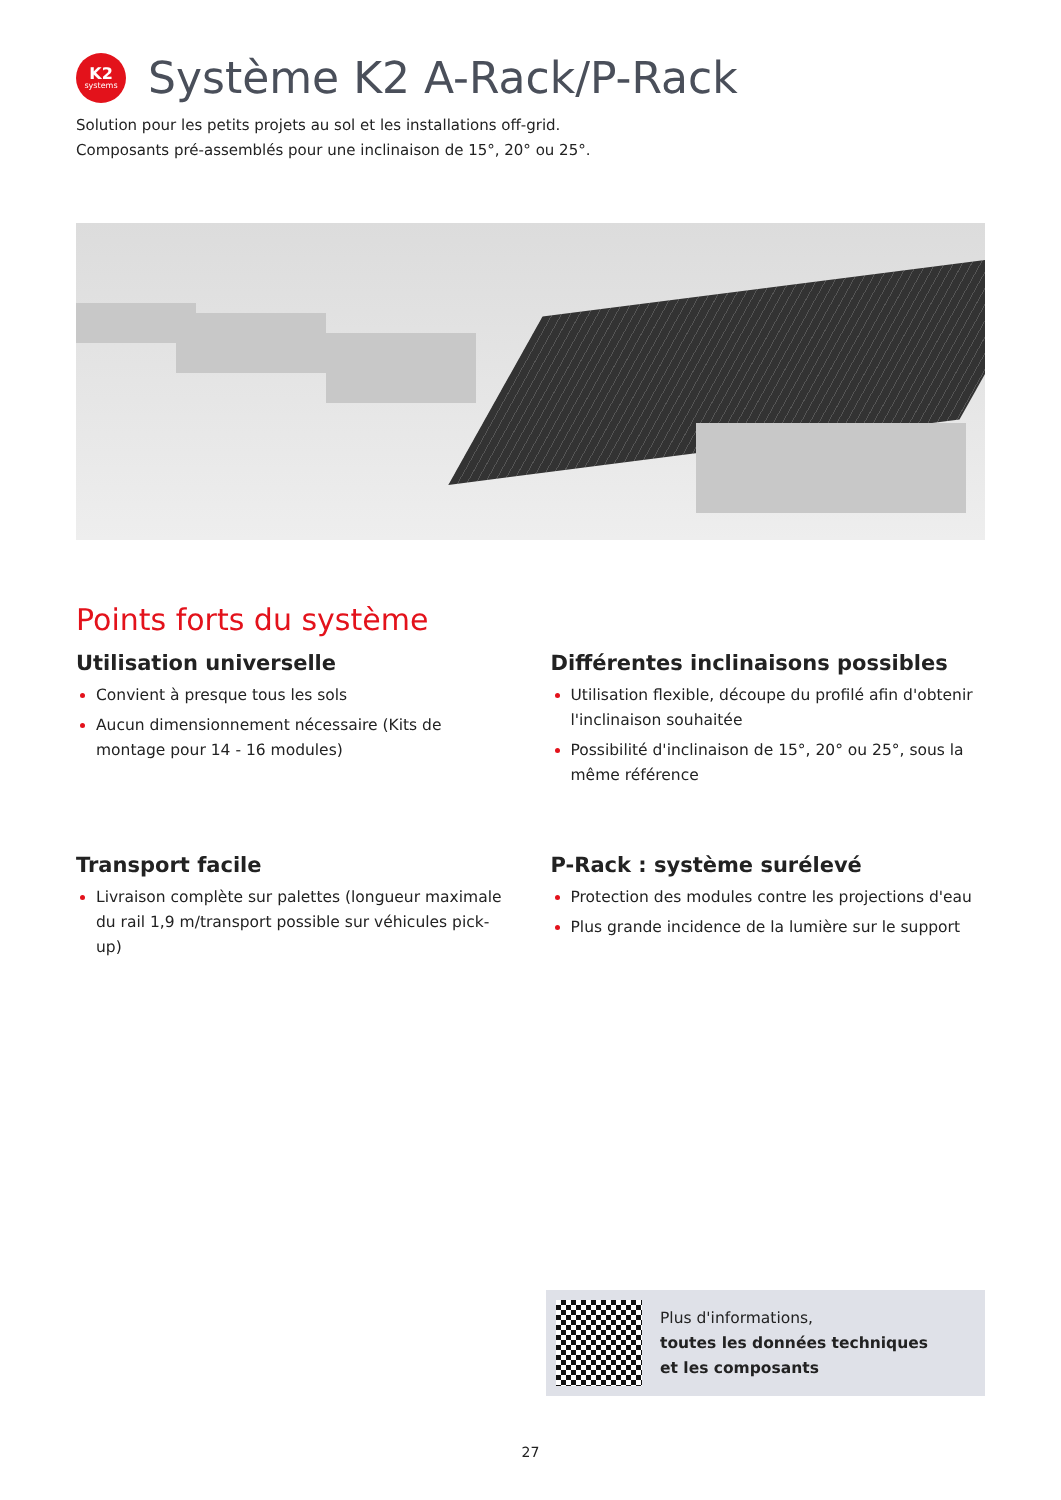K2
systems
Système K2 A-Rack/P-Rack
Solution pour les petits projets au sol et les installations off-grid.
Composants pré-assemblés pour une inclinaison de 15°, 20° ou 25°.
Points forts du système
Utilisation universelle
Convient à presque tous les sols
Aucun dimensionnement nécessaire (Kits de montage pour 14 - 16 modules)
Différentes inclinaisons possibles
Utilisation flexible, découpe du profilé afin d'obtenir l'inclinaison souhaitée
Possibilité d'inclinaison de 15°, 20° ou 25°, sous la même référence
Transport facile
Livraison complète sur palettes (longueur maximale du rail 1,9 m/transport possible sur véhicules pick-up)
P-Rack : système surélevé
Protection des modules contre les projections d'eau
Plus grande incidence de la lumière sur le support
Plus d'informations,
toutes les données techniques
et les composants
27